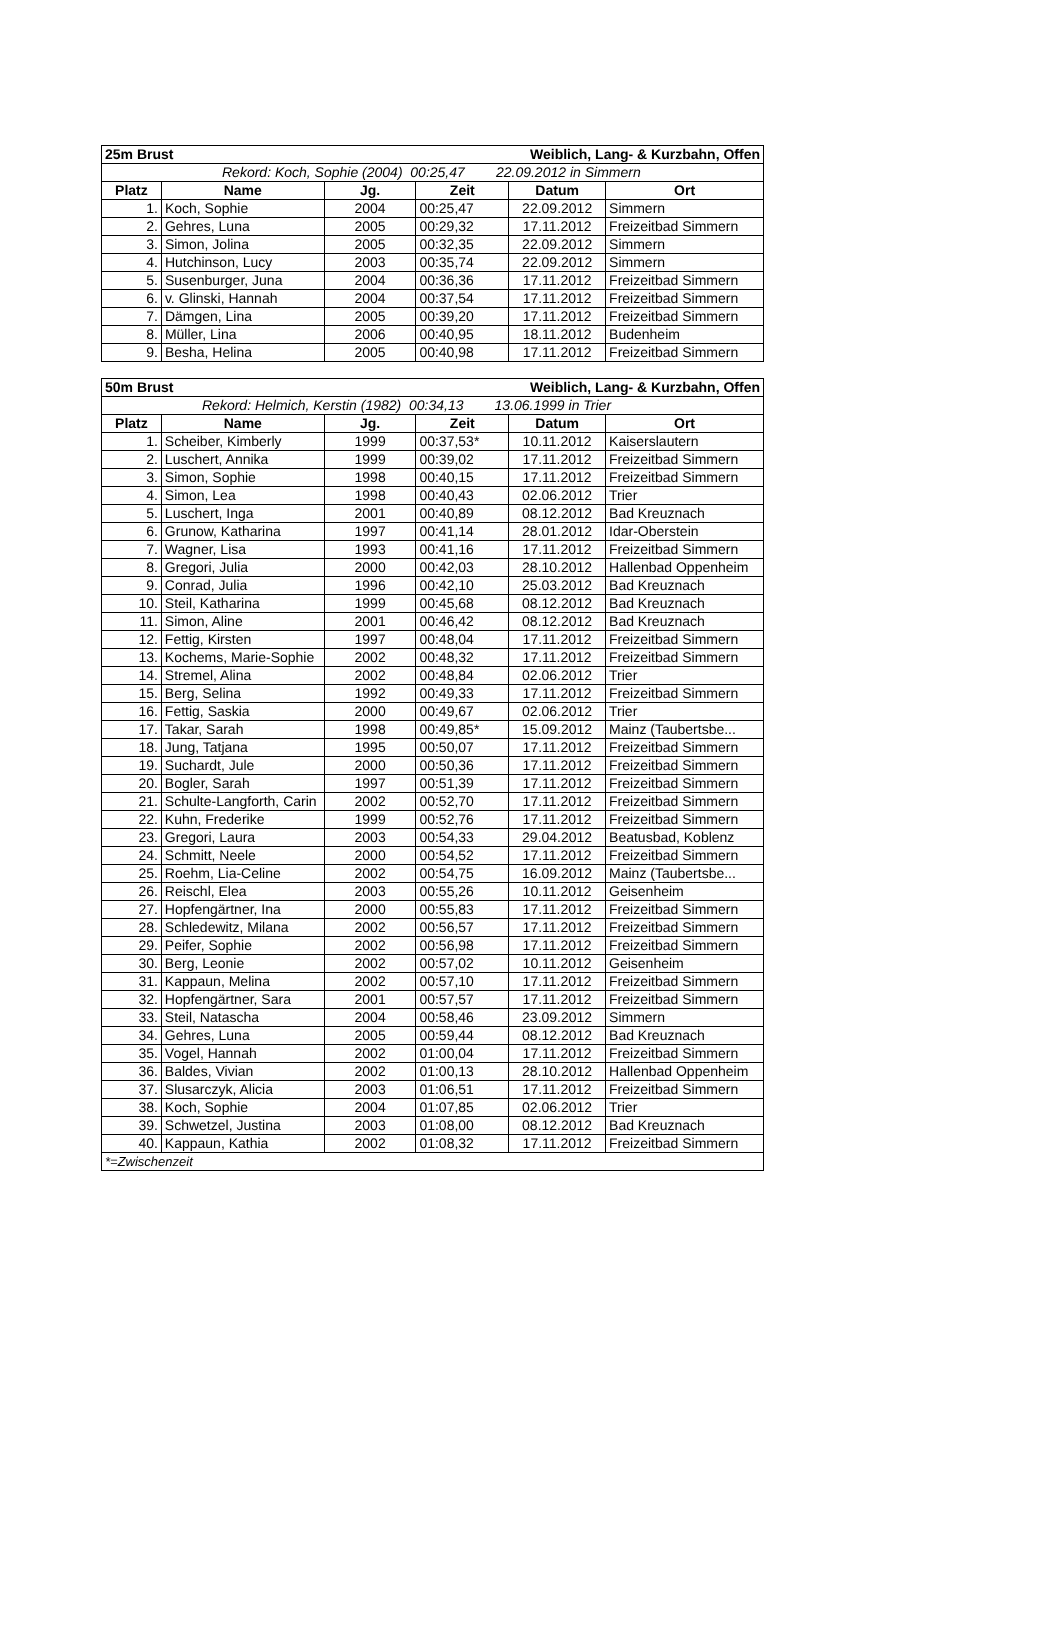| 25m Brust | | | Weiblich, Lang- & Kurzbahn, Offen | | |
| --- | --- | --- | --- | --- | --- |
| Rekord: Koch, Sophie (2004) 00:25,47 22.09.2012 in Simmern | | | | | |
| Platz | Name | Jg. | Zeit | Datum | Ort |
| 1. | Koch, Sophie | 2004 | 00:25,47 | 22.09.2012 | Simmern |
| 2. | Gehres, Luna | 2005 | 00:29,32 | 17.11.2012 | Freizeitbad Simmern |
| 3. | Simon, Jolina | 2005 | 00:32,35 | 22.09.2012 | Simmern |
| 4. | Hutchinson, Lucy | 2003 | 00:35,74 | 22.09.2012 | Simmern |
| 5. | Susenburger, Juna | 2004 | 00:36,36 | 17.11.2012 | Freizeitbad Simmern |
| 6. | v. Glinski, Hannah | 2004 | 00:37,54 | 17.11.2012 | Freizeitbad Simmern |
| 7. | Dämgen, Lina | 2005 | 00:39,20 | 17.11.2012 | Freizeitbad Simmern |
| 8. | Müller, Lina | 2006 | 00:40,95 | 18.11.2012 | Budenheim |
| 9. | Besha, Helina | 2005 | 00:40,98 | 17.11.2012 | Freizeitbad Simmern |
| 50m Brust | | | Weiblich, Lang- & Kurzbahn, Offen | | |
| --- | --- | --- | --- | --- | --- |
| Rekord: Helmich, Kerstin (1982) 00:34,13 13.06.1999 in Trier | | | | | |
| Platz | Name | Jg. | Zeit | Datum | Ort |
| 1. | Scheiber, Kimberly | 1999 | 00:37,53* | 10.11.2012 | Kaiserslautern |
| 2. | Luschert, Annika | 1999 | 00:39,02 | 17.11.2012 | Freizeitbad Simmern |
| 3. | Simon, Sophie | 1998 | 00:40,15 | 17.11.2012 | Freizeitbad Simmern |
| 4. | Simon, Lea | 1998 | 00:40,43 | 02.06.2012 | Trier |
| 5. | Luschert, Inga | 2001 | 00:40,89 | 08.12.2012 | Bad Kreuznach |
| 6. | Grunow, Katharina | 1997 | 00:41,14 | 28.01.2012 | Idar-Oberstein |
| 7. | Wagner, Lisa | 1993 | 00:41,16 | 17.11.2012 | Freizeitbad Simmern |
| 8. | Gregori, Julia | 2000 | 00:42,03 | 28.10.2012 | Hallenbad Oppenheim |
| 9. | Conrad, Julia | 1996 | 00:42,10 | 25.03.2012 | Bad Kreuznach |
| 10. | Steil, Katharina | 1999 | 00:45,68 | 08.12.2012 | Bad Kreuznach |
| 11. | Simon, Aline | 2001 | 00:46,42 | 08.12.2012 | Bad Kreuznach |
| 12. | Fettig, Kirsten | 1997 | 00:48,04 | 17.11.2012 | Freizeitbad Simmern |
| 13. | Kochems, Marie-Sophie | 2002 | 00:48,32 | 17.11.2012 | Freizeitbad Simmern |
| 14. | Stremel, Alina | 2002 | 00:48,84 | 02.06.2012 | Trier |
| 15. | Berg, Selina | 1992 | 00:49,33 | 17.11.2012 | Freizeitbad Simmern |
| 16. | Fettig, Saskia | 2000 | 00:49,67 | 02.06.2012 | Trier |
| 17. | Takar, Sarah | 1998 | 00:49,85* | 15.09.2012 | Mainz (Taubertsbe... |
| 18. | Jung, Tatjana | 1995 | 00:50,07 | 17.11.2012 | Freizeitbad Simmern |
| 19. | Suchardt, Jule | 2000 | 00:50,36 | 17.11.2012 | Freizeitbad Simmern |
| 20. | Bogler, Sarah | 1997 | 00:51,39 | 17.11.2012 | Freizeitbad Simmern |
| 21. | Schulte-Langforth, Carin | 2002 | 00:52,70 | 17.11.2012 | Freizeitbad Simmern |
| 22. | Kuhn, Frederike | 1999 | 00:52,76 | 17.11.2012 | Freizeitbad Simmern |
| 23. | Gregori, Laura | 2003 | 00:54,33 | 29.04.2012 | Beatusbad, Koblenz |
| 24. | Schmitt, Neele | 2000 | 00:54,52 | 17.11.2012 | Freizeitbad Simmern |
| 25. | Roehm, Lia-Celine | 2002 | 00:54,75 | 16.09.2012 | Mainz (Taubertsbe... |
| 26. | Reischl, Elea | 2003 | 00:55,26 | 10.11.2012 | Geisenheim |
| 27. | Hopfengärtner, Ina | 2000 | 00:55,83 | 17.11.2012 | Freizeitbad Simmern |
| 28. | Schledewitz, Milana | 2002 | 00:56,57 | 17.11.2012 | Freizeitbad Simmern |
| 29. | Peifer, Sophie | 2002 | 00:56,98 | 17.11.2012 | Freizeitbad Simmern |
| 30. | Berg, Leonie | 2002 | 00:57,02 | 10.11.2012 | Geisenheim |
| 31. | Kappaun, Melina | 2002 | 00:57,10 | 17.11.2012 | Freizeitbad Simmern |
| 32. | Hopfengärtner, Sara | 2001 | 00:57,57 | 17.11.2012 | Freizeitbad Simmern |
| 33. | Steil, Natascha | 2004 | 00:58,46 | 23.09.2012 | Simmern |
| 34. | Gehres, Luna | 2005 | 00:59,44 | 08.12.2012 | Bad Kreuznach |
| 35. | Vogel, Hannah | 2002 | 01:00,04 | 17.11.2012 | Freizeitbad Simmern |
| 36. | Baldes, Vivian | 2002 | 01:00,13 | 28.10.2012 | Hallenbad Oppenheim |
| 37. | Slusarczyk, Alicia | 2003 | 01:06,51 | 17.11.2012 | Freizeitbad Simmern |
| 38. | Koch, Sophie | 2004 | 01:07,85 | 02.06.2012 | Trier |
| 39. | Schwetzel, Justina | 2003 | 01:08,00 | 08.12.2012 | Bad Kreuznach |
| 40. | Kappaun, Kathia | 2002 | 01:08,32 | 17.11.2012 | Freizeitbad Simmern |
| *=Zwischenzeit | | | | | |